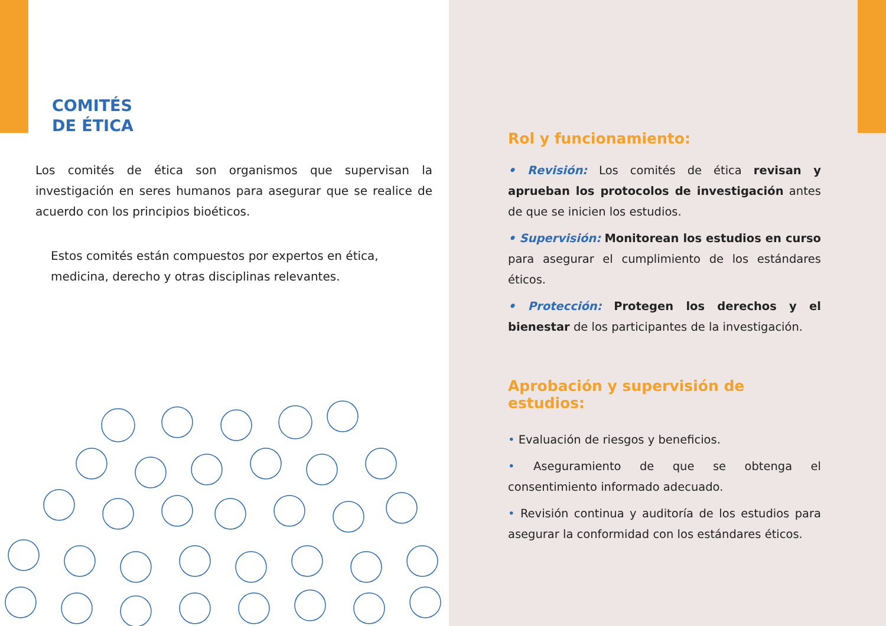COMITÉS
DE ÉTICA
Los comités de ética son organismos que supervisan la investigación en seres humanos para asegurar que se realice de acuerdo con los principios bioéticos.
Estos comités están compuestos por expertos en ética, medicina, derecho y otras disciplinas relevantes.
Rol y funcionamiento:
• Revisión: Los comités de ética revisan y aprueban los protocolos de investigación antes de que se inicien los estudios.
• Supervisión: Monitorean los estudios en curso para asegurar el cumplimiento de los estándares éticos.
• Protección: Protegen los derechos y el bienestar de los participantes de la investigación.
Aprobación y supervisión de estudios:
• Evaluación de riesgos y beneficios.
• Aseguramiento de que se obtenga el consentimiento informado adecuado.
• Revisión continua y auditoría de los estudios para asegurar la conformidad con los estándares éticos.